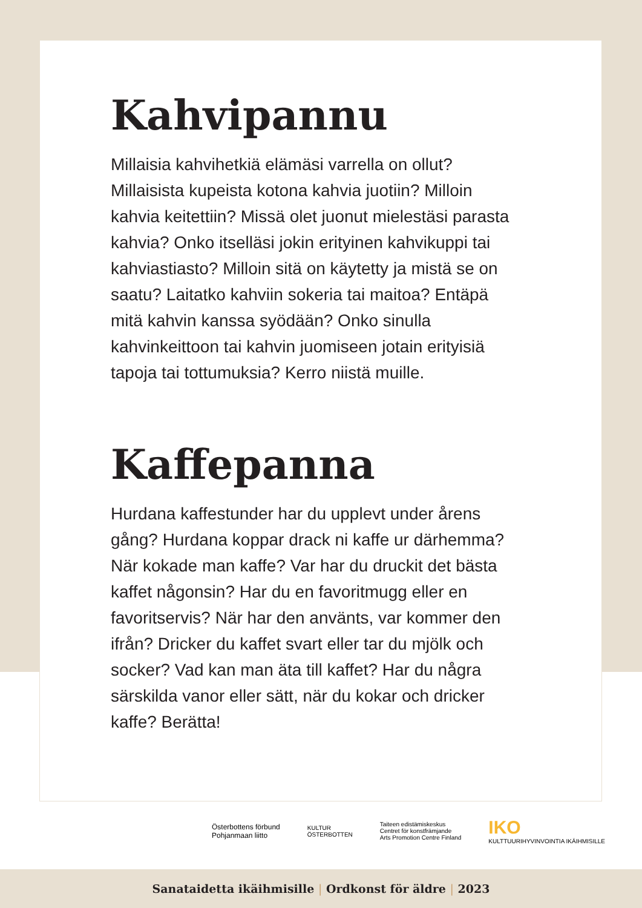Kahvipannu
Millaisia kahvihetkiä elämäsi varrella on ollut? Millaisista kupeista kotona kahvia juotiin? Milloin kahvia keitettiin? Missä olet juonut mielestäsi parasta kahvia? Onko itselläsi jokin erityinen kahvikuppi tai kahviastiasto? Milloin sitä on käytetty ja mistä se on saatu? Laitatko kahviin sokeria tai maitoa? Entäpä mitä kahvin kanssa syödään? Onko sinulla kahvinkeittoon tai kahvin juomiseen jotain erityisiä tapoja tai tottumuksia? Kerro niistä muille.
Kaffepanna
Hurdana kaffestunder har du upplevt under årens gång? Hurdana koppar drack ni kaffe ur därhemma? När kokade man kaffe? Var har du druckit det bästa kaffet någonsin? Har du en favoritmugg eller en favoritservis? När har den använts, var kommer den ifrån? Dricker du kaffet svart eller tar du mjölk och socker? Vad kan man äta till kaffet? Har du några särskilda vanor eller sätt, när du kokar och dricker kaffe? Berätta!
Österbottens förbund
Pohjanmaan liitto
KULTUR
ÖSTERBOTTEN
Taiteen edistämiskeskus
Centret för konstfrämjande
Arts Promotion Centre Finland
IKO
KULTTUURIHYVINVOINTIA IKÄIHMISILLE
Sanataidetta ikäihmisille | Ordkonst för äldre | 2023